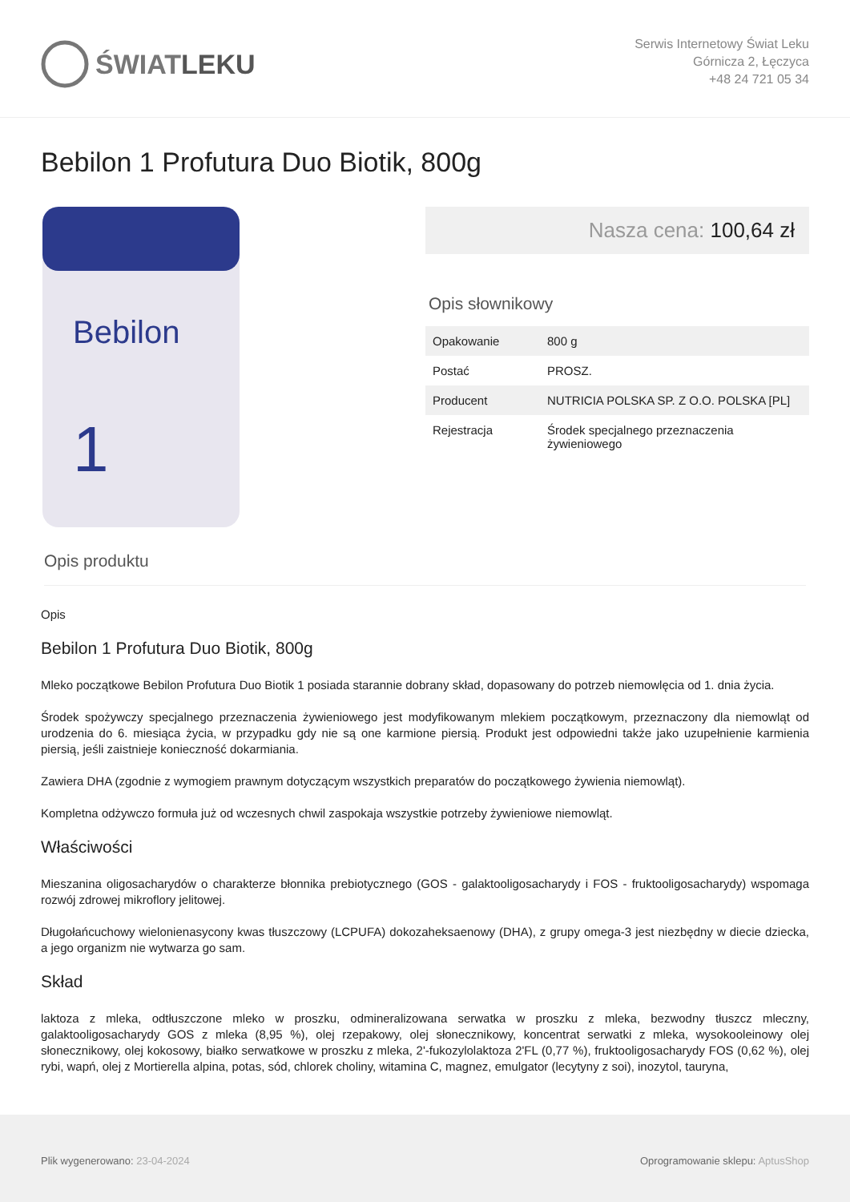ŚWIATLEKU
Serwis Internetowy Świat Leku
Górnicza 2, Łęczyca
+48 24 721 05 34
Bebilon 1 Profutura Duo Biotik, 800g
Bebilon
1
Nasza cena: 100,64 zł
Opis słownikowy
| Opakowanie | 800 g |
| Postać | PROSZ. |
| Producent | NUTRICIA POLSKA SP. Z O.O. POLSKA [PL] |
| Rejestracja | Środek specjalnego przeznaczenia żywieniowego |
Opis produktu
Opis
Bebilon 1 Profutura Duo Biotik, 800g
Mleko początkowe Bebilon Profutura Duo Biotik 1 posiada starannie dobrany skład, dopasowany do potrzeb niemowlęcia od 1. dnia życia.
Środek spożywczy specjalnego przeznaczenia żywieniowego jest modyfikowanym mlekiem początkowym, przeznaczony dla niemowląt od urodzenia do 6. miesiąca życia, w przypadku gdy nie są one karmione piersią. Produkt jest odpowiedni także jako uzupełnienie karmienia piersią, jeśli zaistnieje konieczność dokarmiania.
Zawiera DHA (zgodnie z wymogiem prawnym dotyczącym wszystkich preparatów do początkowego żywienia niemowląt).
Kompletna odżywczo formuła już od wczesnych chwil zaspokaja wszystkie potrzeby żywieniowe niemowląt.
Właściwości
Mieszanina oligosacharydów o charakterze błonnika prebiotycznego (GOS - galaktooligosacharydy i FOS - fruktooligosacharydy) wspomaga rozwój zdrowej mikroflory jelitowej.
Długołańcuchowy wielonienasycony kwas tłuszczowy (LCPUFA) dokozaheksaenowy (DHA), z grupy omega-3 jest niezbędny w diecie dziecka, a jego organizm nie wytwarza go sam.
Skład
laktoza z mleka, odtłuszczone mleko w proszku, odmineralizowana serwatka w proszku z mleka, bezwodny tłuszcz mleczny, galaktooligosacharydy GOS z mleka (8,95 %), olej rzepakowy, olej słonecznikowy, koncentrat serwatki z mleka, wysokooleinowy olej słonecznikowy, olej kokosowy, białko serwatkowe w proszku z mleka, 2'-fukozylolaktoza 2'FL (0,77 %), fruktooligosacharydy FOS (0,62 %), olej rybi, wapń, olej z Mortierella alpina, potas, sód, chlorek choliny, witamina C, magnez, emulgator (lecytyny z soi), inozytol, tauryna,
Plik wygenerowano: 23-04-2024 Oprogramowanie sklepu: AptusShop